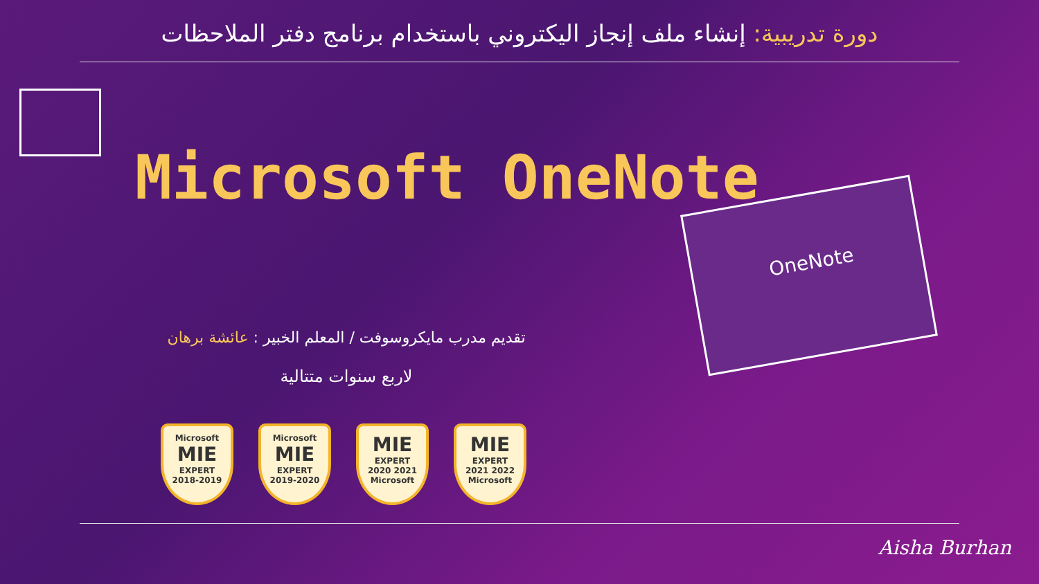دورة تدريبية: إنشاء ملف إنجاز اليكتروني باستخدام برنامج دفتر الملاحظات
Microsoft OneNote OneNote
تقديم مدرب مايكروسوفت / المعلم الخبير : عائشة برهان
لاربع سنوات متتالية
Microsoft
MIE
EXPERT
2018-2019
Microsoft
MIE
EXPERT
2019-2020
MIE
EXPERT
2020 2021
Microsoft
MIE
EXPERT
2021 2022
Microsoft
Aisha Burhan